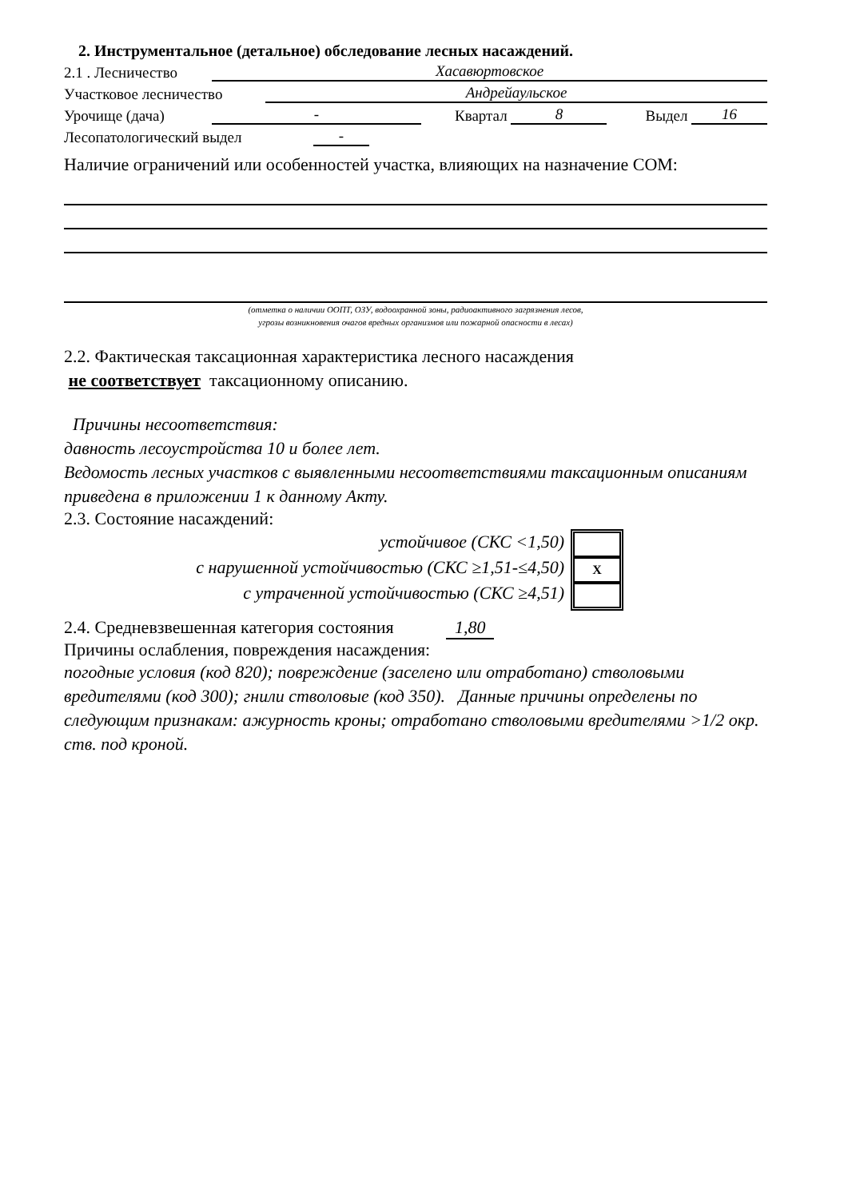2. Инструментальное (детальное) обследование лесных насаждений.
2.1 . Лесничество Хасавюртовское
Участковое лесничество Андрейаульское
Урочище (дача) - Квартал 8 Выдел 16
Лесопатологический выдел -
Наличие ограничений или особенностей участка, влияющих на назначение СОМ:
(отметка о наличии ООПТ, ОЗУ, водоохранной зоны, радиоактивного загрязнения лесов,
угрозы возникновения очагов вредных организмов или пожарной опасности в лесах)
2.2. Фактическая таксационная характеристика лесного насаждения
не соответствует таксационному описанию.
Причины несоответствия:
давность лесоустройства 10 и более лет.
Ведомость лесных участков с выявленными несоответствиями таксационным описаниям приведена в приложении 1 к данному Акту.
2.3. Состояние насаждений:
устойчивое (СКС <1,50)
с нарушенной устойчивостью (СКС ≥1,51-≤4,50)
с утраченной устойчивостью (СКС ≥4,51)
X
2.4. Средневзвешенная категория состояния 1,80
Причины ослабления, повреждения насаждения:
погодные условия (код 820); повреждение (заселено или отработано) стволовыми вредителями (код 300); гнили стволовые (код 350). Данные причины определены по следующим признакам: ажурность кроны; отработано стволовыми вредителями >1/2 окр. ств. под кроной.